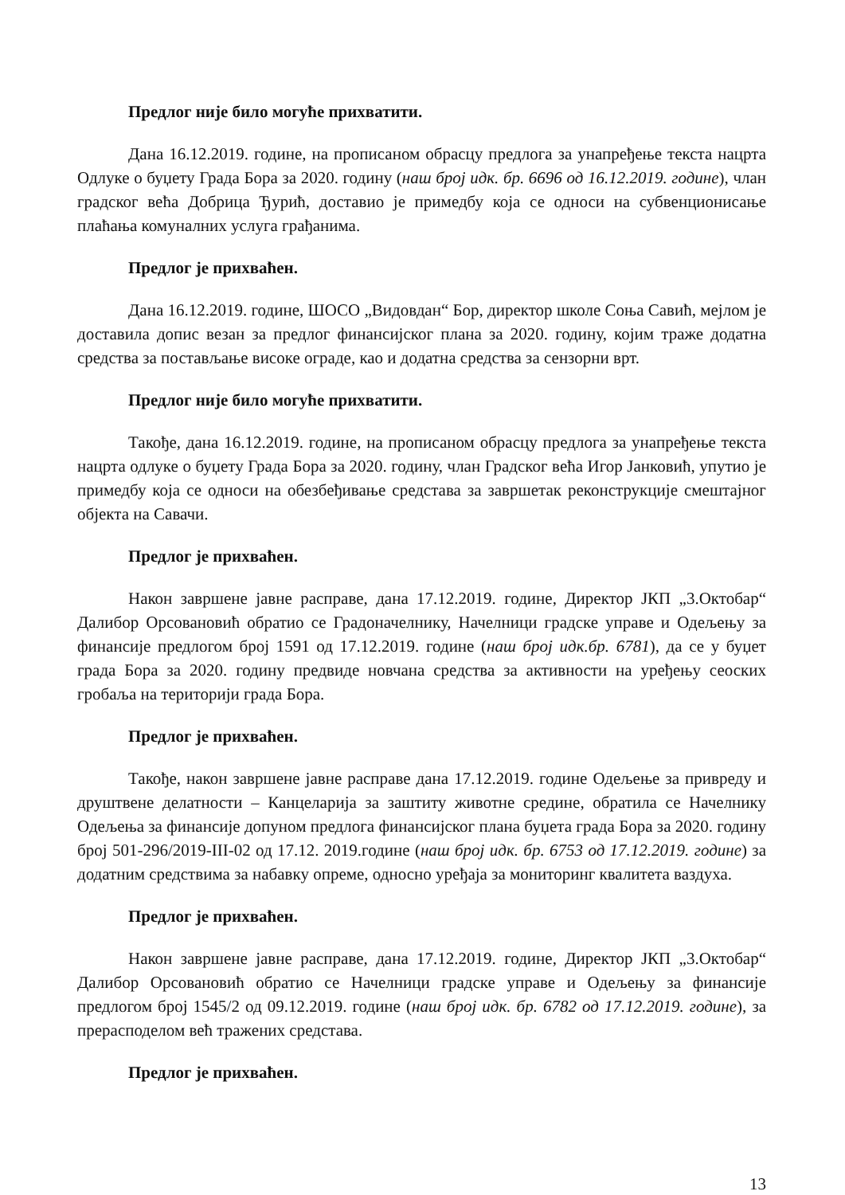Предлог није било могуће прихватити.
Дана 16.12.2019. године, на прописаном обрасцу предлога за унапређење текста нацрта Одлуке о буџету Града Бора за 2020. годину (наш број идк. бр. 6696 од 16.12.2019. године), члан градског већа Добрица Ђурић, доставио је примедбу која се односи на субвенционисање плаћања комуналних услуга грађанима.
Предлог је прихваћен.
Дана 16.12.2019. године, ШОСО „Видовдан“ Бор, директор школе Соња Савић, мејлом је доставила допис везан за предлог финансијског плана за 2020. годину, којим траже додатна средства за постављање високе ограде, као и додатна средства за сензорни врт.
Предлог није било могуће прихватити.
Такође, дана 16.12.2019. године, на прописаном обрасцу предлога за унапређење текста нацрта одлуке о буџету Града Бора за 2020. годину, члан Градског већа Игор Јанковић, упутио је примедбу која се односи на обезбеђивање средстава за завршетак реконструкције смештајног објекта на Савачи.
Предлог је прихваћен.
Након завршене јавне расправе, дана 17.12.2019. године, Директор ЈКП „3.Октобар“ Далибор Орсовановић обратио се Градоначелнику, Начелници градске управе и Одељењу за финансије предлогом број 1591 од 17.12.2019. године (наш број идк.бр. 6781), да се у буџет града Бора за 2020. годину предвиде новчана средства за активности на уређењу сеоских гробаља на територији града Бора.
Предлог је прихваћен.
Такође, након завршене јавне расправе дана 17.12.2019. године Одељење за привреду и друштвене делатности – Канцеларија за заштиту животне средине, обратила се Начелнику Одељења за финансије допуном предлога финансијског плана буџета града Бора за 2020. годину број 501-296/2019-III-02 од 17.12. 2019.године (наш број идк. бр. 6753 од 17.12.2019. године) за додатним средствима за набавку опреме, односно уређаја за мониторинг квалитета ваздуха.
Предлог је прихваћен.
Након завршене јавне расправе, дана 17.12.2019. године, Директор ЈКП „3.Октобар“ Далибор Орсовановић обратио се Начелници градске управе и Одељењу за финансије предлогом број 1545/2 од 09.12.2019. године (наш број идк. бр. 6782 од 17.12.2019. године), за прерасподелом већ тражених средстава.
Предлог је прихваћен.
13